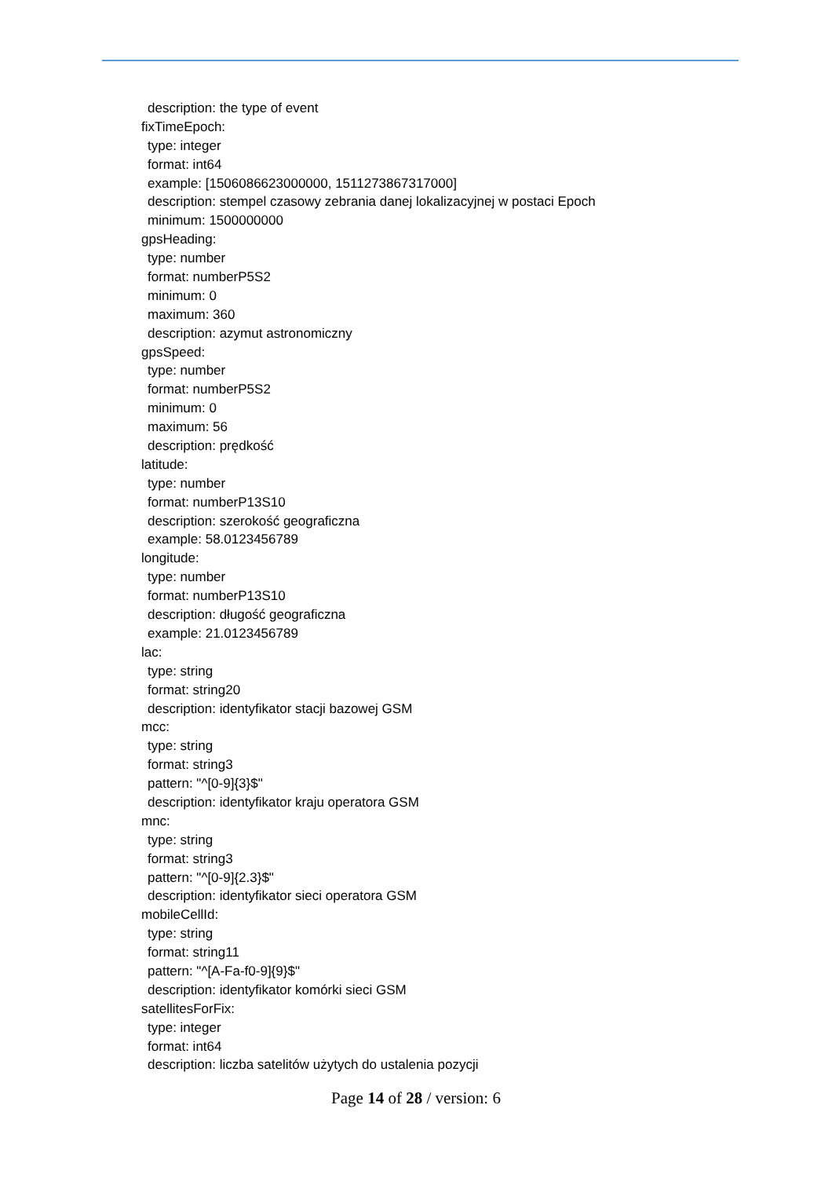description: the type of event
fixTimeEpoch:
type: integer
format: int64
example: [1506086623000000, 1511273867317000]
description: stempel czasowy zebrania danej lokalizacyjnej w postaci Epoch
minimum: 1500000000
gpsHeading:
type: number
format: numberP5S2
minimum: 0
maximum: 360
description: azymut astronomiczny
gpsSpeed:
type: number
format: numberP5S2
minimum: 0
maximum: 56
description: prędkość
latitude:
type: number
format: numberP13S10
description: szerokość geograficzna
example: 58.0123456789
longitude:
type: number
format: numberP13S10
description: długość geograficzna
example: 21.0123456789
lac:
type: string
format: string20
description: identyfikator stacji bazowej GSM
mcc:
type: string
format: string3
pattern: "^[0-9]{3}$"
description: identyfikator kraju operatora GSM
mnc:
type: string
format: string3
pattern: "^[0-9]{2.3}$"
description: identyfikator sieci operatora GSM
mobileCellId:
type: string
format: string11
pattern: "^[A-Fa-f0-9]{9}$"
description: identyfikator komórki sieci GSM
satellitesForFix:
type: integer
format: int64
description: liczba satelitów użytych do ustalenia pozycji
Page 14 of 28 / version: 6